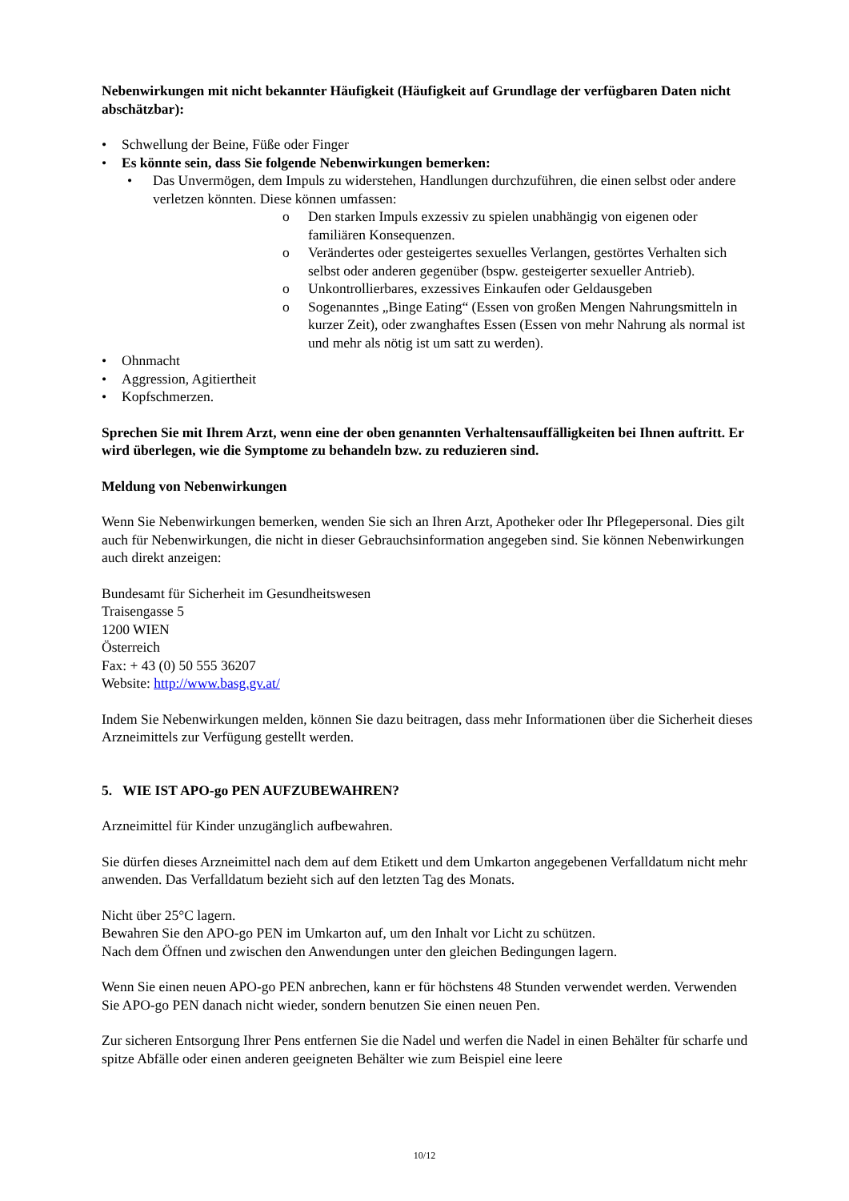Nebenwirkungen mit nicht bekannter Häufigkeit (Häufigkeit auf Grundlage der verfügbaren Daten nicht abschätzbar):
• Schwellung der Beine, Füße oder Finger
• Es könnte sein, dass Sie folgende Nebenwirkungen bemerken:
• Das Unvermögen, dem Impuls zu widerstehen, Handlungen durchzuführen, die einen selbst oder andere verletzen könnten. Diese können umfassen:
o Den starken Impuls exzessiv zu spielen unabhängig von eigenen oder familiären Konsequenzen.
o Verändertes oder gesteigertes sexuelles Verlangen, gestörtes Verhalten sich selbst oder anderen gegenüber (bspw. gesteigerter sexueller Antrieb).
o Unkontrollierbares, exzessives Einkaufen oder Geldausgeben
o Sogenanntes „Binge Eating“ (Essen von großen Mengen Nahrungsmitteln in kurzer Zeit), oder zwanghaftes Essen (Essen von mehr Nahrung als normal ist und mehr als nötig ist um satt zu werden).
• Ohnmacht
• Aggression, Agitiertheit
• Kopfschmerzen.
Sprechen Sie mit Ihrem Arzt, wenn eine der oben genannten Verhaltensauffälligkeiten bei Ihnen auftritt. Er wird überlegen, wie die Symptome zu behandeln bzw. zu reduzieren sind.
Meldung von Nebenwirkungen
Wenn Sie Nebenwirkungen bemerken, wenden Sie sich an Ihren Arzt, Apotheker oder Ihr Pflegepersonal. Dies gilt auch für Nebenwirkungen, die nicht in dieser Gebrauchsinformation angegeben sind. Sie können Nebenwirkungen auch direkt anzeigen:
Bundesamt für Sicherheit im Gesundheitswesen
Traisengasse 5
1200 WIEN
Österreich
Fax: + 43 (0) 50 555 36207
Website: http://www.basg.gv.at/
Indem Sie Nebenwirkungen melden, können Sie dazu beitragen, dass mehr Informationen über die Sicherheit dieses Arzneimittels zur Verfügung gestellt werden.
5. WIE IST APO-go PEN AUFZUBEWAHREN?
Arzneimittel für Kinder unzugänglich aufbewahren.
Sie dürfen dieses Arzneimittel nach dem auf dem Etikett und dem Umkarton angegebenen Verfalldatum nicht mehr anwenden. Das Verfalldatum bezieht sich auf den letzten Tag des Monats.
Nicht über 25°C lagern.
Bewahren Sie den APO-go PEN im Umkarton auf, um den Inhalt vor Licht zu schützen.
Nach dem Öffnen und zwischen den Anwendungen unter den gleichen Bedingungen lagern.
Wenn Sie einen neuen APO-go PEN anbrechen, kann er für höchstens 48 Stunden verwendet werden. Verwenden Sie APO-go PEN danach nicht wieder, sondern benutzen Sie einen neuen Pen.
Zur sicheren Entsorgung Ihrer Pens entfernen Sie die Nadel und werfen die Nadel in einen Behälter für scharfe und spitze Abfälle oder einen anderen geeigneten Behälter wie zum Beispiel eine leere
10/12